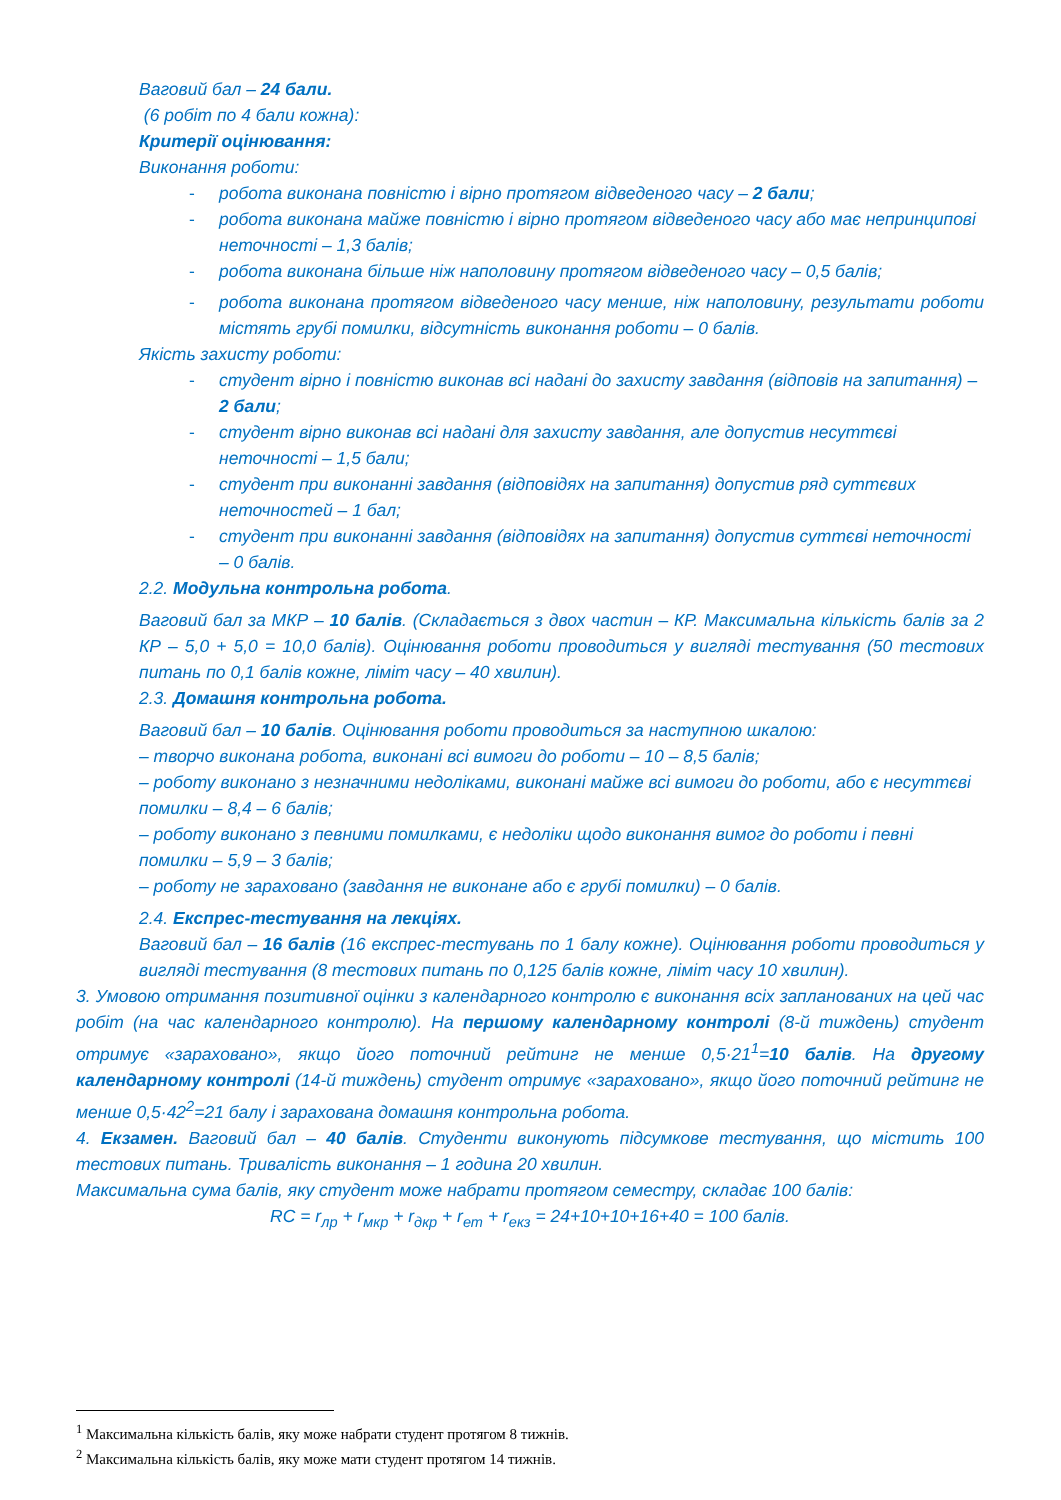Ваговий бал – 24 бали.
(6 робіт по 4 бали кожна):
Критерії оцінювання:
Виконання роботи:
- робота виконана повністю і вірно протягом відведеного часу – 2 бали;
- робота виконана майже повністю і вірно протягом відведеного часу або має непринципові неточності – 1,3 балів;
- робота виконана більше ніж наполовину протягом відведеного часу – 0,5 балів;
- робота виконана протягом відведеного часу менше, ніж наполовину, результати роботи містять грубі помилки, відсутність виконання роботи – 0 балів.
Якість захисту роботи:
- студент вірно і повністю виконав всі надані до захисту завдання (відповів на запитання) – 2 бали;
- студент вірно виконав всі надані для захисту завдання, але допустив несуттєві неточності – 1,5 бали;
- студент при виконанні завдання (відповідях на запитання) допустив ряд суттєвих неточностей – 1 бал;
- студент при виконанні завдання (відповідях на запитання) допустив суттєві неточності – 0 балів.
2.2. Модульна контрольна робота.
Ваговий бал за МКР – 10 балів. (Складається з двох частин – КР. Максимальна кількість балів за 2 КР – 5,0 + 5,0 = 10,0 балів). Оцінювання роботи проводиться у вигляді тестування (50 тестових питань по 0,1 балів кожне, ліміт часу – 40 хвилин).
2.3. Домашня контрольна робота.
Ваговий бал – 10 балів. Оцінювання роботи проводиться за наступною шкалою:
– творчо виконана робота, виконані всі вимоги до роботи – 10 – 8,5 балів;
– роботу виконано з незначними недоліками, виконані майже всі вимоги до роботи, або є несуттєві помилки – 8,4 – 6 балів;
– роботу виконано з певними помилками, є недоліки щодо виконання вимог до роботи і певні помилки – 5,9 – 3 балів;
– роботу не зараховано (завдання не виконане або є грубі помилки) – 0 балів.
2.4. Експрес-тестування на лекціях.
Ваговий бал – 16 балів (16 експрес-тестувань по 1 балу кожне). Оцінювання роботи проводиться у вигляді тестування (8 тестових питань по 0,125 балів кожне, ліміт часу 10 хвилин).
3. Умовою отримання позитивної оцінки з календарного контролю є виконання всіх запланованих на цей час робіт (на час календарного контролю). На першому календарному контролі (8-й тиждень) студент отримує «зараховано», якщо його поточний рейтинг не менше 0,5·21<sup>1</sup>=10 балів. На другому календарному контролі (14-й тиждень) студент отримує «зараховано», якщо його поточний рейтинг не менше 0,5·42<sup>2</sup>=21 балу і зарахована домашня контрольна робота.
4. Екзамен. Ваговий бал – 40 балів. Студенти виконують підсумкове тестування, що містить 100 тестових питань. Тривалість виконання – 1 година 20 хвилин.
Максимальна сума балів, яку студент може набрати протягом семестру, складає 100 балів:
RC = r<sub>лр</sub> + r<sub>мкр</sub> + r<sub>дкр</sub> + r<sub>ет</sub> + r<sub>екз</sub> = 24+10+10+16+40 = 100 балів.
<sup>1</sup> Максимальна кількість балів, яку може набрати студент протягом 8 тижнів.
<sup>2</sup> Максимальна кількість балів, яку може мати студент протягом 14 тижнів.